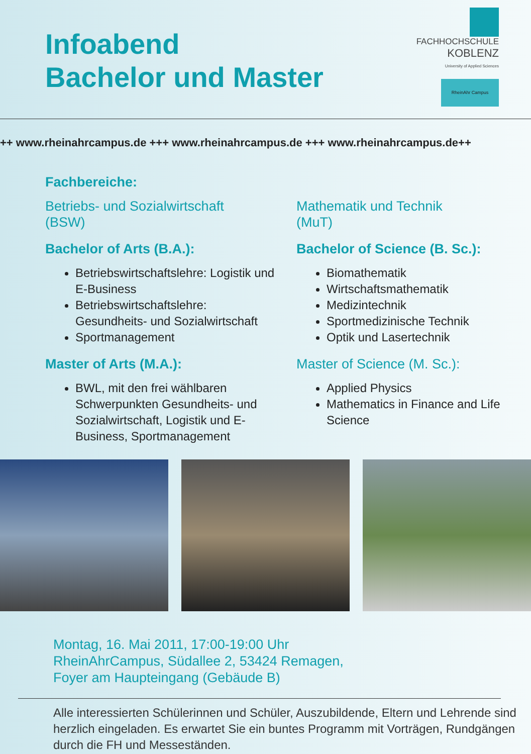Infoabend
Bachelor und Master
FACHHOCHSCHULE
KOBLENZ
University of Applied Sciences
RheinAhr Campus
++ www.rheinahrcampus.de +++ www.rheinahrcampus.de +++ www.rheinahrcampus.de++
Fachbereiche:
Betriebs- und Sozialwirtschaft
(BSW)
Bachelor of Arts (B.A.):
Betriebswirtschaftslehre: Logistik und E-Business
Betriebswirtschaftslehre: Gesundheits- und Sozialwirtschaft
Sportmanagement
Master of Arts (M.A.):
BWL, mit den frei wählbaren Schwerpunkten Gesundheits- und Sozialwirtschaft, Logistik und E-Business, Sportmanagement
.
Mathematik und Technik
(MuT)
Bachelor of Science (B. Sc.):
Biomathematik
Wirtschaftsmathematik
Medizintechnik
Sportmedizinische Technik
Optik und Lasertechnik
Master of Science (M. Sc.):
Applied Physics
Mathematics in Finance and Life Science
Montag, 16. Mai 2011, 17:00-19:00 Uhr
RheinAhrCampus, Südallee 2, 53424 Remagen,
Foyer am Haupteingang (Gebäude B)
Alle interessierten Schülerinnen und Schüler, Auszubildende, Eltern und Lehrende sind herzlich eingeladen. Es erwartet Sie ein buntes Programm mit Vorträgen, Rundgängen durch die FH und Messeständen.